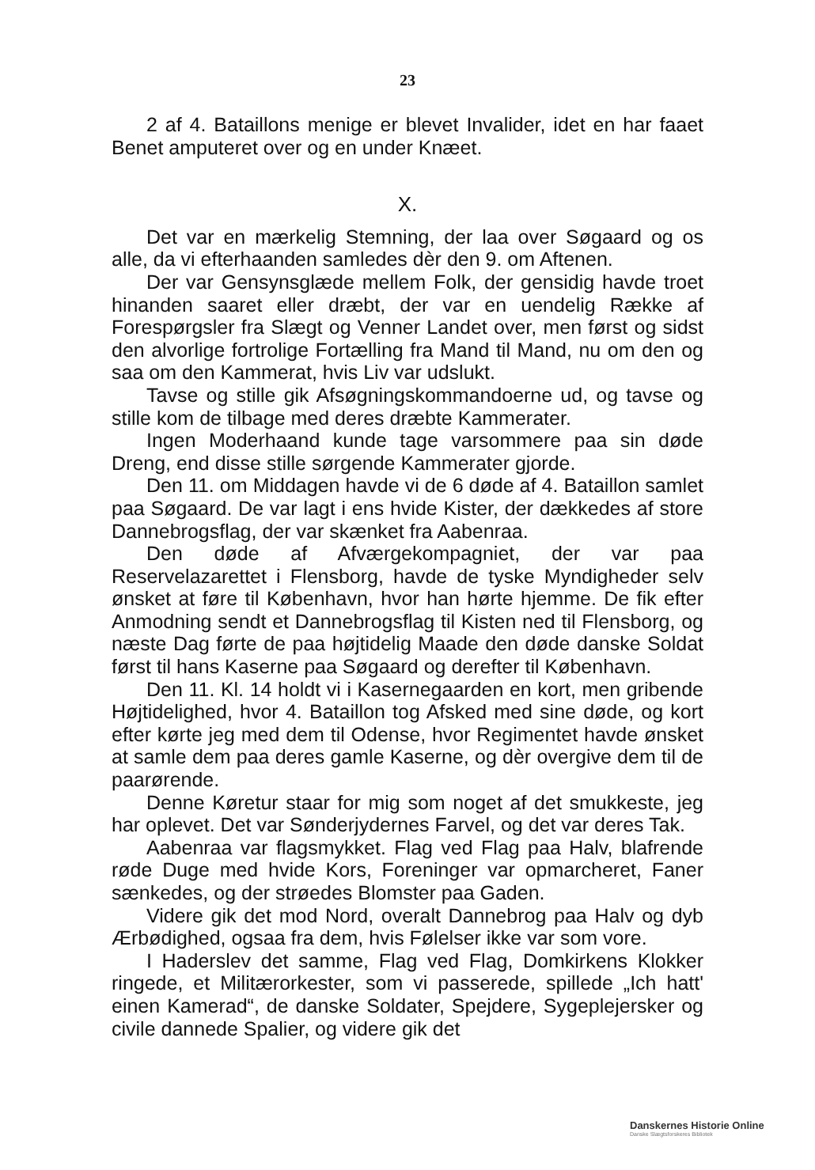23
2 af 4. Bataillons menige er blevet Invalider, idet en har faaet Benet amputeret over og en under Knæet.
X.
Det var en mærkelig Stemning, der laa over Søgaard og os alle, da vi efterhaanden samledes dèr den 9. om Aftenen.
Der var Gensynsglæde mellem Folk, der gensidig havde troet hinanden saaret eller dræbt, der var en uendelig Række af Forespørgsler fra Slægt og Venner Landet over, men først og sidst den alvorlige fortrolige Fortælling fra Mand til Mand, nu om den og saa om den Kammerat, hvis Liv var udslukt.
Tavse og stille gik Afsøgningskommandoerne ud, og tavse og stille kom de tilbage med deres dræbte Kammerater.
Ingen Moderhaand kunde tage varsommere paa sin døde Dreng, end disse stille sørgende Kammerater gjorde.
Den 11. om Middagen havde vi de 6 døde af 4. Bataillon samlet paa Søgaard. De var lagt i ens hvide Kister, der dækkedes af store Dannebrogsflag, der var skænket fra Aabenraa.
Den døde af Afværgekompagniet, der var paa Reservelazarettet i Flensborg, havde de tyske Myndigheder selv ønsket at føre til København, hvor han hørte hjemme. De fik efter Anmodning sendt et Dannebrogsflag til Kisten ned til Flensborg, og næste Dag førte de paa højtidelig Maade den døde danske Soldat først til hans Kaserne paa Søgaard og derefter til København.
Den 11. Kl. 14 holdt vi i Kasernegaarden en kort, men gribende Højtidelighed, hvor 4. Bataillon tog Afsked med sine døde, og kort efter kørte jeg med dem til Odense, hvor Regimentet havde ønsket at samle dem paa deres gamle Kaserne, og dèr overgive dem til de paarørende.
Denne Køretur staar for mig som noget af det smukkeste, jeg har oplevet. Det var Sønderjydernes Farvel, og det var deres Tak.
Aabenraa var flagsmykket. Flag ved Flag paa Halv, blafrende røde Duge med hvide Kors, Foreninger var opmarcheret, Faner sænkedes, og der strøedes Blomster paa Gaden.
Videre gik det mod Nord, overalt Dannebrog paa Halv og dyb Ærbødighed, ogsaa fra dem, hvis Følelser ikke var som vore.
I Haderslev det samme, Flag ved Flag, Domkirkens Klokker ringede, et Militærorkester, som vi passerede, spillede „Ich hatt' einen Kamerad“, de danske Soldater, Spejdere, Sygeplejersker og civile dannede Spalier, og videre gik det
Danskernes Historie Online
Danske Slægtsforskeres Bibliotek